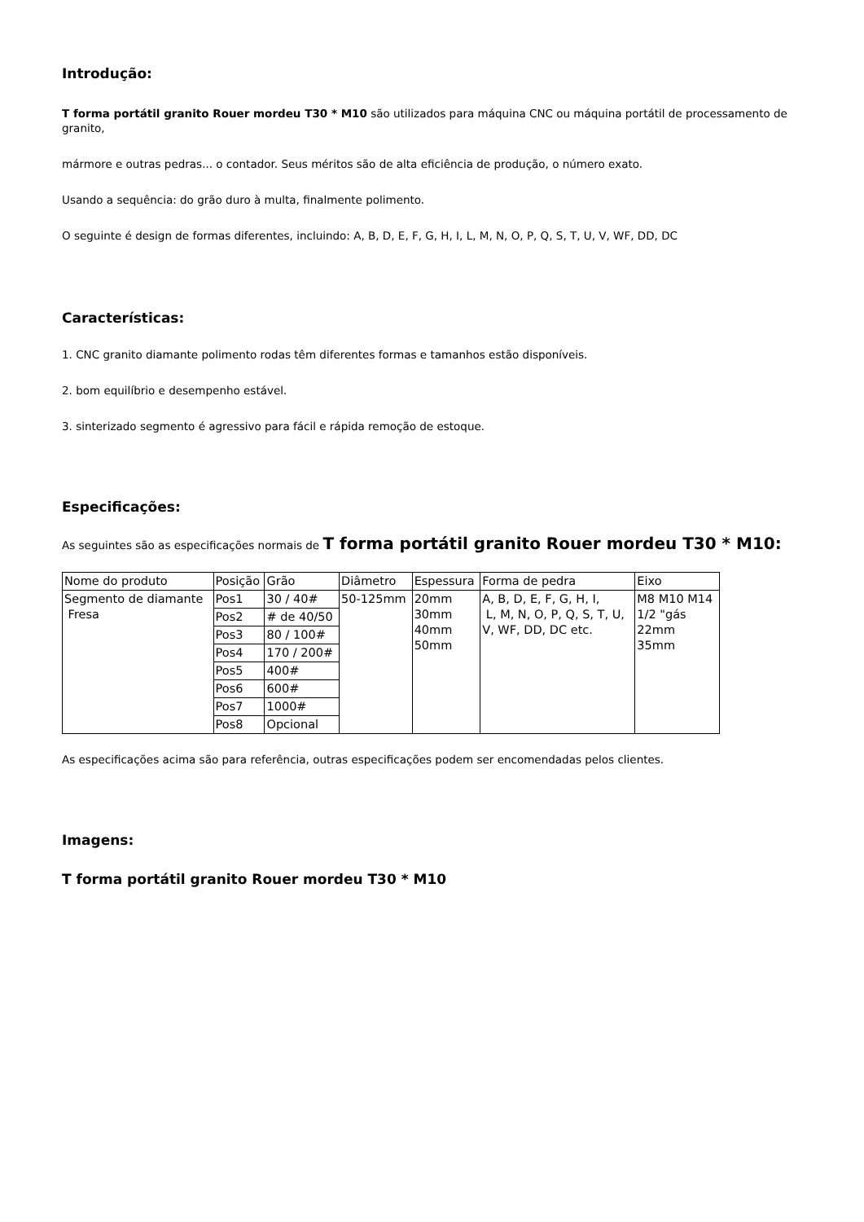Introdução:
T forma portátil granito Rouer mordeu T30 * M10 são utilizados para máquina CNC ou máquina portátil de processamento de granito,
mármore e outras pedras... o contador. Seus méritos são de alta eficiência de produção, o número exato.
Usando a sequência: do grão duro à multa, finalmente polimento.
O seguinte é design de formas diferentes, incluindo: A, B, D, E, F, G, H, I, L, M, N, O, P, Q, S, T, U, V, WF, DD, DC
Características:
1. CNC granito diamante polimento rodas têm diferentes formas e tamanhos estão disponíveis.
2. bom equilíbrio e desempenho estável.
3. sinterizado segmento é agressivo para fácil e rápida remoção de estoque.
Especificações:
As seguintes são as especificações normais de T forma portátil granito Rouer mordeu T30 * M10:
| Nome do produto | Posição | Grão | Diâmetro | Espessura | Forma de pedra | Eixo |
| Segmento de diamante Fresa | Pos1 | 30 / 40# | 50-125mm | 20mm 30mm 40mm 50mm | A, B, D, E, F, G, H, I, L, M, N, O, P, Q, S, T, U, V, WF, DD, DC etc. | M8 M10 M14 1/2 "gás 22mm 35mm |
| | Pos2 | # de 40/50 | | | | |
| | Pos3 | 80 / 100# | | | | |
| | Pos4 | 170 / 200# | | | | |
| | Pos5 | 400# | | | | |
| | Pos6 | 600# | | | | |
| | Pos7 | 1000# | | | | |
| | Pos8 | Opcional | | | | |
As especificações acima são para referência, outras especificações podem ser encomendadas pelos clientes.
Imagens:
T forma portátil granito Rouer mordeu T30 * M10